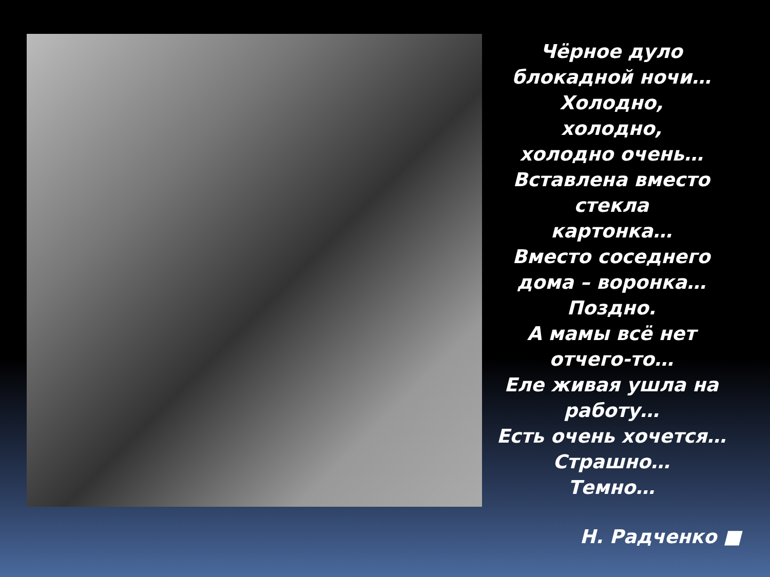Чёрное дуло блокадной ночи…
Холодно,
холодно,
холодно очень…
Вставлена вместо стекла
картонка…
Вместо соседнего дома – воронка…
Поздно.
А мамы всё нет отчего-то…
Еле живая ушла на работу…
Есть очень хочется…
Страшно…
Темно…
Н. Радченко ■